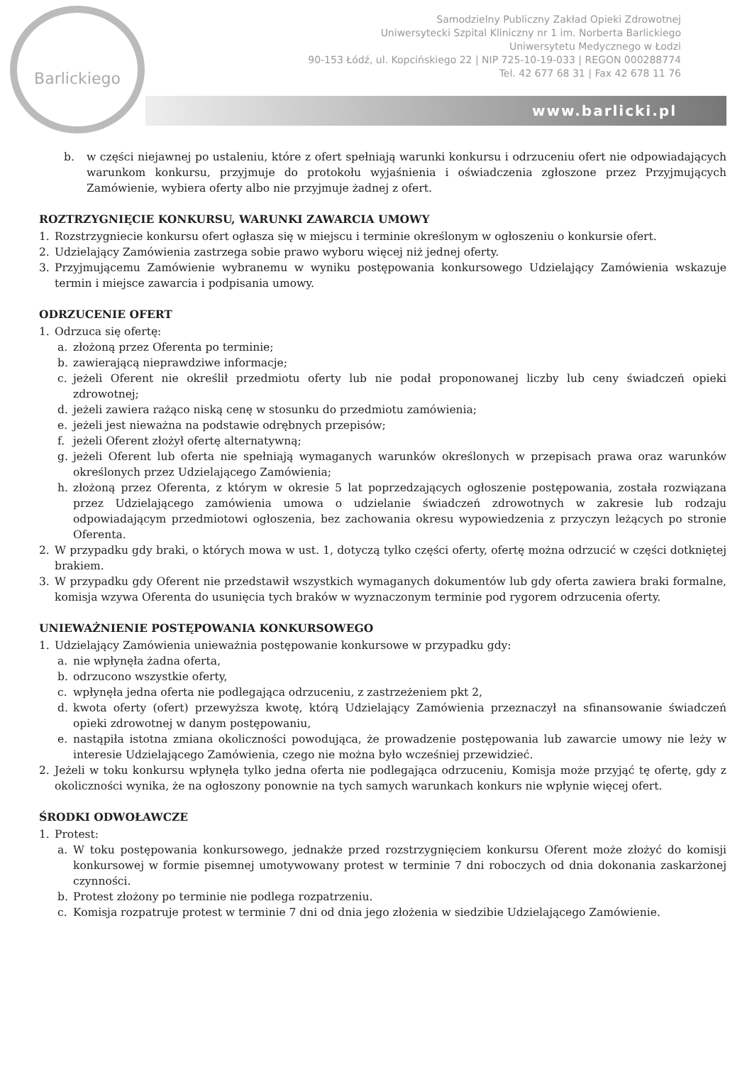Barlickiego
Samodzielny Publiczny Zakład Opieki Zdrowotnej
Uniwersytecki Szpital Kliniczny nr 1 im. Norberta Barlickiego
Uniwersytetu Medycznego w Łodzi
90-153 Łódź, ul. Kopcińskiego 22 | NIP 725-10-19-033 | REGON 000288774
Tel. 42 677 68 31 | Fax 42 678 11 76
www.barlicki.pl
b. w części niejawnej po ustaleniu, które z ofert spełniają warunki konkursu i odrzuceniu ofert nie odpowiadających warunkom konkursu, przyjmuje do protokołu wyjaśnienia i oświadczenia zgłoszone przez Przyjmujących Zamówienie, wybiera oferty albo nie przyjmuje żadnej z ofert.
ROZTRZYGNIĘCIE KONKURSU, WARUNKI ZAWARCIA UMOWY
1. Rozstrzygniecie konkursu ofert ogłasza się w miejscu i terminie określonym w ogłoszeniu o konkursie ofert.
2. Udzielający Zamówienia zastrzega sobie prawo wyboru więcej niż jednej oferty.
3. Przyjmującemu Zamówienie wybranemu w wyniku postępowania konkursowego Udzielający Zamówienia wskazuje termin i miejsce zawarcia i podpisania umowy.
ODRZUCENIE OFERT
1. Odrzuca się ofertę:
a. złożoną przez Oferenta po terminie;
b. zawierającą nieprawdziwe informacje;
c. jeżeli Oferent nie określił przedmiotu oferty lub nie podał proponowanej liczby lub ceny świadczeń opieki zdrowotnej;
d. jeżeli zawiera rażąco niską cenę w stosunku do przedmiotu zamówienia;
e. jeżeli jest nieważna na podstawie odrębnych przepisów;
f. jeżeli Oferent złożył ofertę alternatywną;
g. jeżeli Oferent lub oferta nie spełniają wymaganych warunków określonych w przepisach prawa oraz warunków określonych przez Udzielającego Zamówienia;
h. złożoną przez Oferenta, z którym w okresie 5 lat poprzedzających ogłoszenie postępowania, została rozwiązana przez Udzielającego zamówienia umowa o udzielanie świadczeń zdrowotnych w zakresie lub rodzaju odpowiadającym przedmiotowi ogłoszenia, bez zachowania okresu wypowiedzenia z przyczyn leżących po stronie Oferenta.
2. W przypadku gdy braki, o których mowa w ust. 1, dotyczą tylko części oferty, ofertę można odrzucić w części dotkniętej brakiem.
3. W przypadku gdy Oferent nie przedstawił wszystkich wymaganych dokumentów lub gdy oferta zawiera braki formalne, komisja wzywa Oferenta do usunięcia tych braków w wyznaczonym terminie pod rygorem odrzucenia oferty.
UNIEWAŻNIENIE POSTĘPOWANIA KONKURSOWEGO
1. Udzielający Zamówienia unieważnia postępowanie konkursowe w przypadku gdy:
a. nie wpłynęła żadna oferta,
b. odrzucono wszystkie oferty,
c. wpłynęła jedna oferta nie podlegająca odrzuceniu, z zastrzeżeniem pkt 2,
d. kwota oferty (ofert) przewyższa kwotę, którą Udzielający Zamówienia przeznaczył na sfinansowanie świadczeń opieki zdrowotnej w danym postępowaniu,
e. nastąpiła istotna zmiana okoliczności powodująca, że prowadzenie postępowania lub zawarcie umowy nie leży w interesie Udzielającego Zamówienia, czego nie można było wcześniej przewidzieć.
2. Jeżeli w toku konkursu wpłynęła tylko jedna oferta nie podlegająca odrzuceniu, Komisja może przyjąć tę ofertę, gdy z okoliczności wynika, że na ogłoszony ponownie na tych samych warunkach konkurs nie wpłynie więcej ofert.
ŚRODKI ODWOŁAWCZE
1. Protest:
a. W toku postępowania konkursowego, jednakże przed rozstrzygnięciem konkursu Oferent może złożyć do komisji konkursowej w formie pisemnej umotywowany protest w terminie 7 dni roboczych od dnia dokonania zaskarżonej czynności.
b. Protest złożony po terminie nie podlega rozpatrzeniu.
c. Komisja rozpatruje protest w terminie 7 dni od dnia jego złożenia w siedzibie Udzielającego Zamówienie.